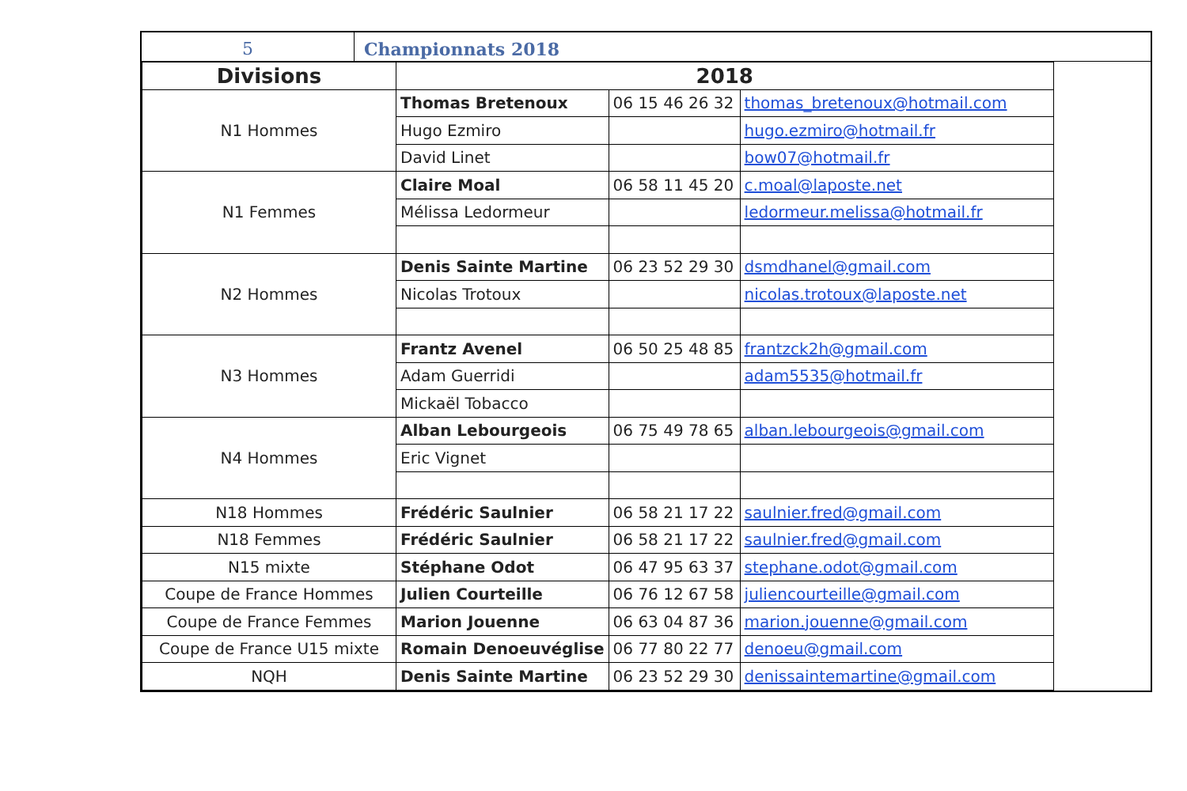5 Championnats 2018
| Divisions | 2018 | | |
| --- | --- | --- | --- |
| N1 Hommes | Thomas Bretenoux | 06 15 46 26 32 | thomas_bretenoux@hotmail.com |
| | Hugo Ezmiro | | hugo.ezmiro@hotmail.fr |
| | David Linet | | bow07@hotmail.fr |
| N1 Femmes | Claire Moal | 06 58 11 45 20 | c.moal@laposte.net |
| | Mélissa Ledormeur | | ledormeur.melissa@hotmail.fr |
| N2 Hommes | Denis Sainte Martine | 06 23 52 29 30 | dsmdhanel@gmail.com |
| | Nicolas Trotoux | | nicolas.trotoux@laposte.net |
| N3 Hommes | Frantz Avenel | 06 50 25 48 85 | frantzck2h@gmail.com |
| | Adam Guerridi | | adam5535@hotmail.fr |
| | Mickaël Tobacco | | |
| N4 Hommes | Alban Lebourgeois | 06 75 49 78 65 | alban.lebourgeois@gmail.com |
| | Eric Vignet | | |
| N18 Hommes | Frédéric Saulnier | 06 58 21 17 22 | saulnier.fred@gmail.com |
| N18 Femmes | Frédéric Saulnier | 06 58 21 17 22 | saulnier.fred@gmail.com |
| N15 mixte | Stéphane Odot | 06 47 95 63 37 | stephane.odot@gmail.com |
| Coupe de France Hommes | Julien Courteille | 06 76 12 67 58 | juliencourteille@gmail.com |
| Coupe de France Femmes | Marion Jouenne | 06 63 04 87 36 | marion.jouenne@gmail.com |
| Coupe de France U15 mixte | Romain Denoeuvéglise | 06 77 80 22 77 | denoeu@gmail.com |
| NQH | Denis Sainte Martine | 06 23 52 29 30 | denissaintemartine@gmail.com |